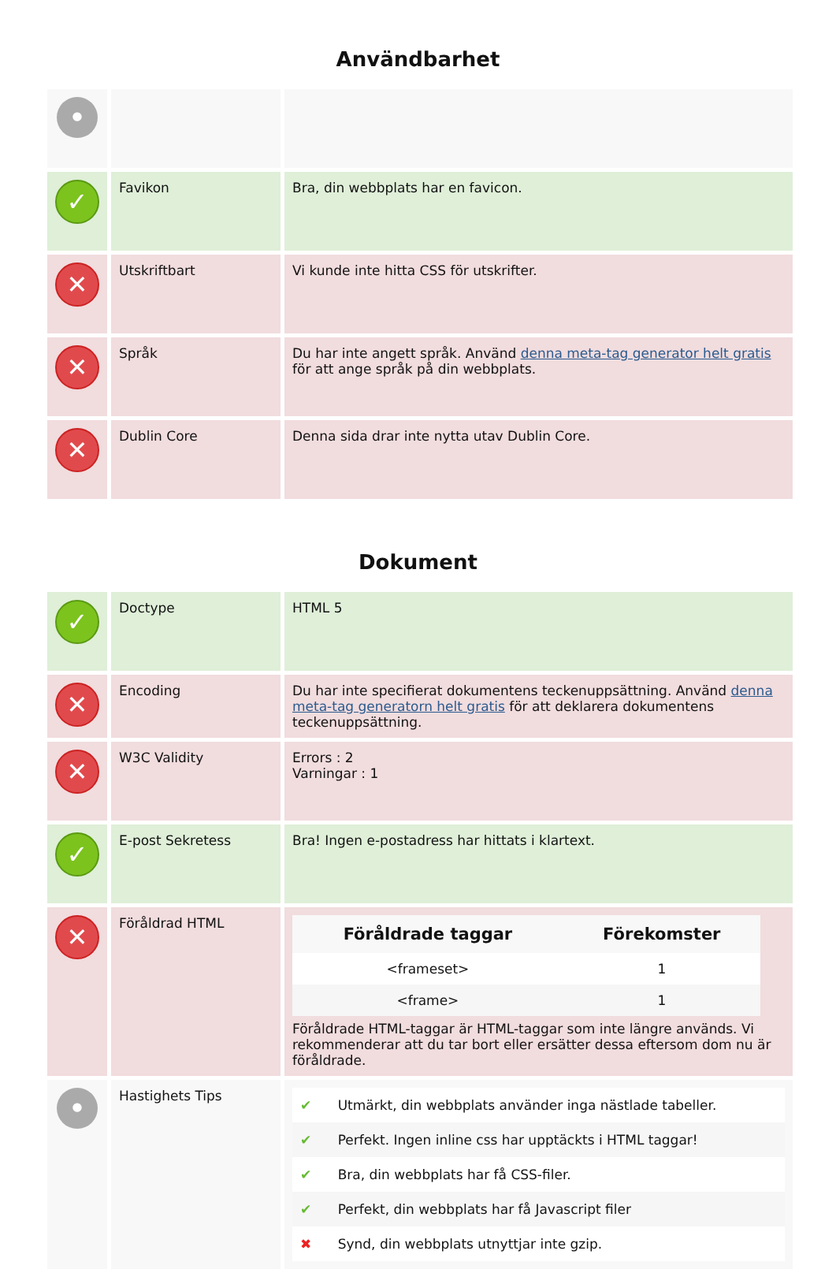Användbarhet
| • | | |
| ✓ | Favikon | Bra, din webbplats har en favicon. |
| ✕ | Utskriftbart | Vi kunde inte hitta CSS för utskrifter. |
| ✕ | Språk | Du har inte angett språk. Använd denna meta-tag generator helt gratis för att ange språk på din webbplats. |
| ✕ | Dublin Core | Denna sida drar inte nytta utav Dublin Core. |
Dokument
| ✓ | Doctype | HTML 5 |
| ✕ | Encoding | Du har inte specifierat dokumentens teckenuppsättning. Använd denna meta-tag generatorn helt gratis för att deklarera dokumentens teckenuppsättning. |
| ✕ | W3C Validity | Errors : 2 Varningar : 1 |
| ✓ | E-post Sekretess | Bra! Ingen e-postadress har hittats i klartext. |
| ✕ | Föråldrad HTML | / Föråldrade taggar / Förekomster / / --- / --- / / <frameset> / 1 / / <frame> / 1 / Föråldrade HTML-taggar är HTML-taggar som inte längre används. Vi rekommenderar att du tar bort eller ersätter dessa eftersom dom nu är föråldrade. |
| • | Hastighets Tips | ✔ Utmärkt, din webbplats använder inga nästlade tabeller. ✔ Perfekt. Ingen inline css har upptäckts i HTML taggar! ✔ Bra, din webbplats har få CSS-filer. ✔ Perfekt, din webbplats har få Javascript filer ✖ Synd, din webbplats utnyttjar inte gzip. |